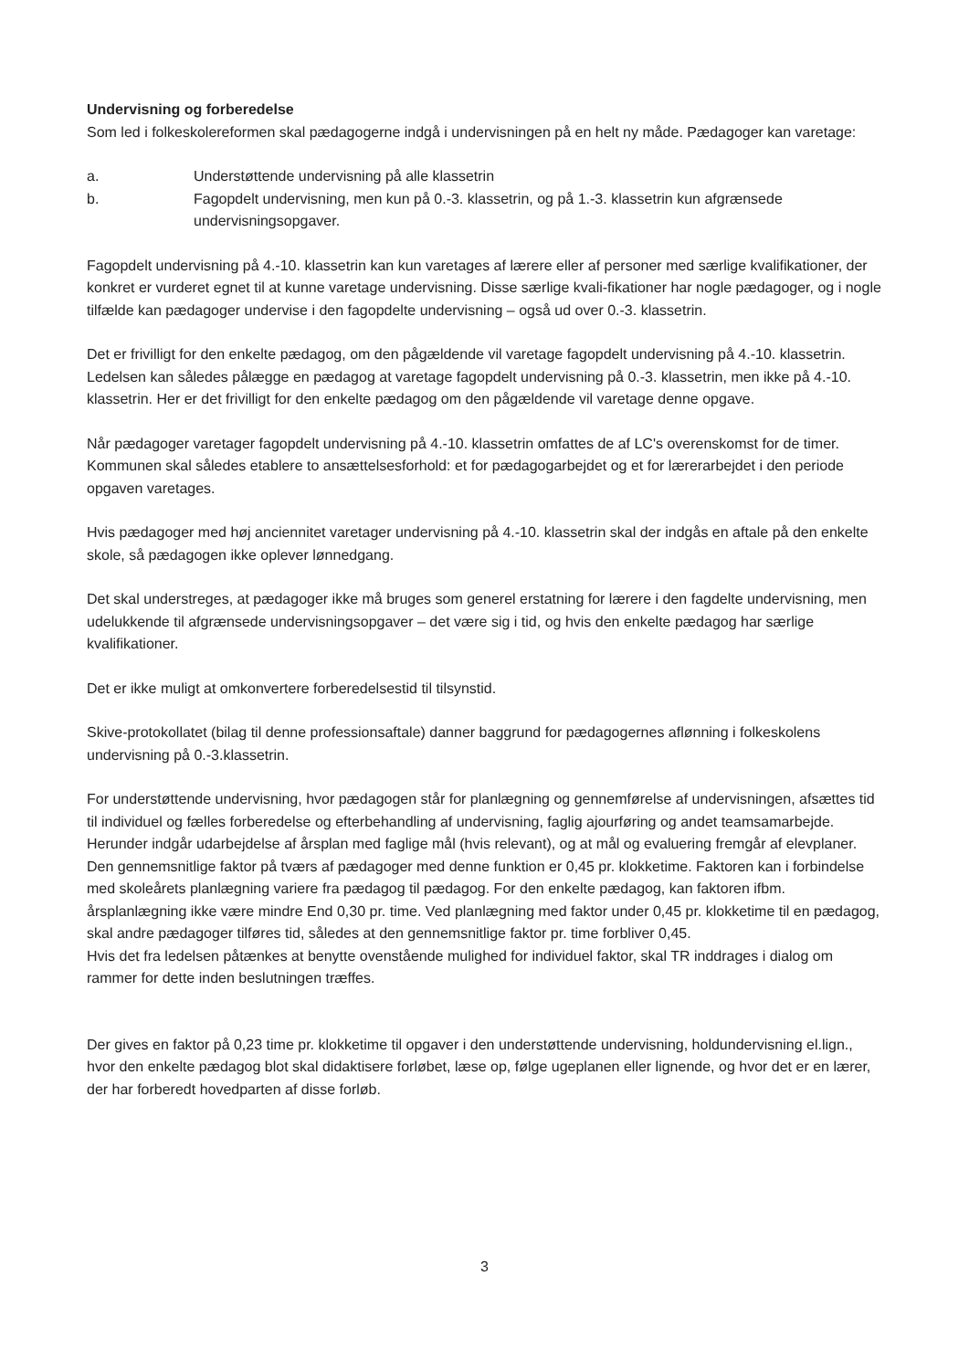Undervisning og forberedelse
Som led i folkeskolereformen skal pædagogerne indgå i undervisningen på en helt ny måde. Pædagoger kan varetage:
a. Understøttende undervisning på alle klassetrin
b. Fagopdelt undervisning, men kun på 0.-3. klassetrin, og på 1.-3. klassetrin kun afgrænsede undervisningsopgaver.
Fagopdelt undervisning på 4.-10. klassetrin kan kun varetages af lærere eller af personer med særlige kvalifikationer, der konkret er vurderet egnet til at kunne varetage undervisning. Disse særlige kvali-fikationer har nogle pædagoger, og i nogle tilfælde kan pædagoger undervise i den fagopdelte undervisning – også ud over 0.-3. klassetrin.
Det er frivilligt for den enkelte pædagog, om den pågældende vil varetage fagopdelt undervisning på 4.-10. klassetrin. Ledelsen kan således pålægge en pædagog at varetage fagopdelt undervisning på 0.-3. klassetrin, men ikke på 4.-10. klassetrin. Her er det frivilligt for den enkelte pædagog om den pågældende vil varetage denne opgave.
Når pædagoger varetager fagopdelt undervisning på 4.-10. klassetrin omfattes de af LC's overenskomst for de timer. Kommunen skal således etablere to ansættelsesforhold: et for pædagogarbejdet og et for lærerarbejdet i den periode opgaven varetages.
Hvis pædagoger med høj anciennitet varetager undervisning på 4.-10. klassetrin skal der indgås en aftale på den enkelte skole, så pædagogen ikke oplever lønnedgang.
Det skal understreges, at pædagoger ikke må bruges som generel erstatning for lærere i den fagdelte undervisning, men udelukkende til afgrænsede undervisningsopgaver – det være sig i tid, og hvis den enkelte pædagog har særlige kvalifikationer.
Det er ikke muligt at omkonvertere forberedelsestid til tilsynstid.
Skive-protokollatet (bilag til denne professionsaftale) danner baggrund for pædagogernes aflønning i folkeskolens undervisning på 0.-3.klassetrin.
For understøttende undervisning, hvor pædagogen står for planlægning og gennemførelse af undervisningen, afsættes tid til individuel og fælles forberedelse og efterbehandling af undervisning, faglig ajourføring og andet teamsamarbejde. Herunder indgår udarbejdelse af årsplan med faglige mål (hvis relevant), og at mål og evaluering fremgår af elevplaner. Den gennemsnitlige faktor på tværs af pædagoger med denne funktion er 0,45 pr. klokketime. Faktoren kan i forbindelse med skoleårets planlægning variere fra pædagog til pædagog. For den enkelte pædagog, kan faktoren ifbm. årsplanlægning ikke være mindre End 0,30 pr. time. Ved planlægning med faktor under 0,45 pr. klokketime til en pædagog, skal andre pædagoger tilføres tid, således at den gennemsnitlige faktor pr. time forbliver 0,45.
Hvis det fra ledelsen påtænkes at benytte ovenstående mulighed for individuel faktor, skal TR inddrages i dialog om rammer for dette inden beslutningen træffes.
Der gives en faktor på 0,23 time pr. klokketime til opgaver i den understøttende undervisning, holdundervisning el.lign., hvor den enkelte pædagog blot skal didaktisere forløbet, læse op, følge ugeplanen eller lignende, og hvor det er en lærer, der har forberedt hovedparten af disse forløb.
3